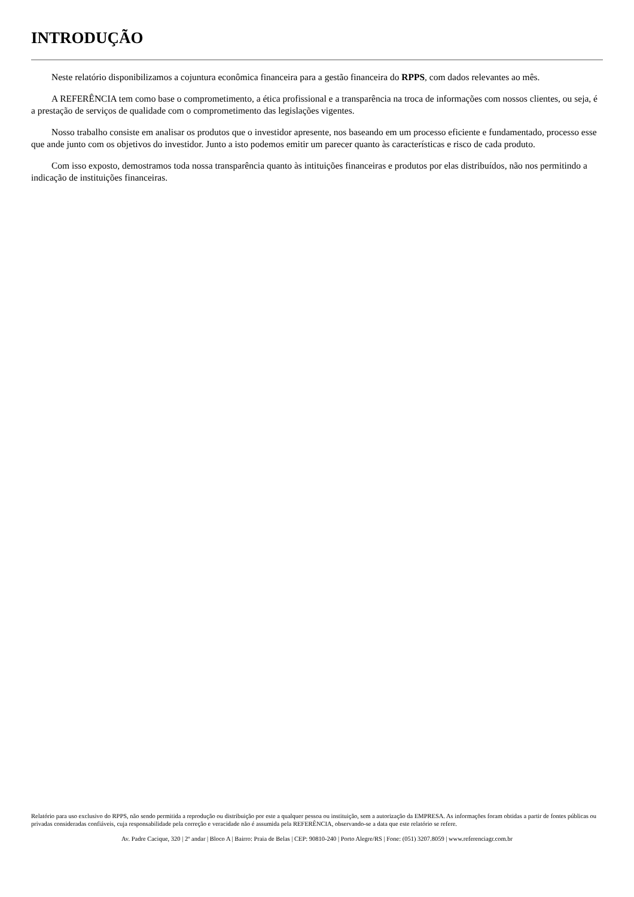INTRODUÇÃO
Neste relatório disponibilizamos a cojuntura econômica financeira para a gestão financeira do RPPS, com dados relevantes ao mês.
A REFERÊNCIA tem como base o comprometimento, a ética profissional e a transparência na troca de informações com nossos clientes, ou seja, é a prestação de serviços de qualidade com o comprometimento das legislações vigentes.
Nosso trabalho consiste em analisar os produtos que o investidor apresente, nos baseando em um processo eficiente e fundamentado, processo esse que ande junto com os objetivos do investidor. Junto a isto podemos emitir um parecer quanto às características e risco de cada produto.
Com isso exposto, demostramos toda nossa transparência quanto às intituições financeiras e produtos por elas distribuídos, não nos permitindo a indicação de instituições financeiras.
Relatório para uso exclusivo do RPPS, não sendo permitida a reprodução ou distribuição por este a qualquer pessoa ou instituição, sem a autorização da EMPRESA. As informações foram obtidas a partir de fontes públicas ou privadas consideradas confiáveis, cuja responsabilidade pela correção e veracidade não é assumida pela REFERÊNCIA, observando-se a data que este relatório se refere.
Av. Padre Cacique, 320 | 2º andar | Bloco A | Bairro: Praia de Belas | CEP: 90810-240 | Porto Alegre/RS | Fone: (051) 3207.8059 | www.referenciagr.com.br